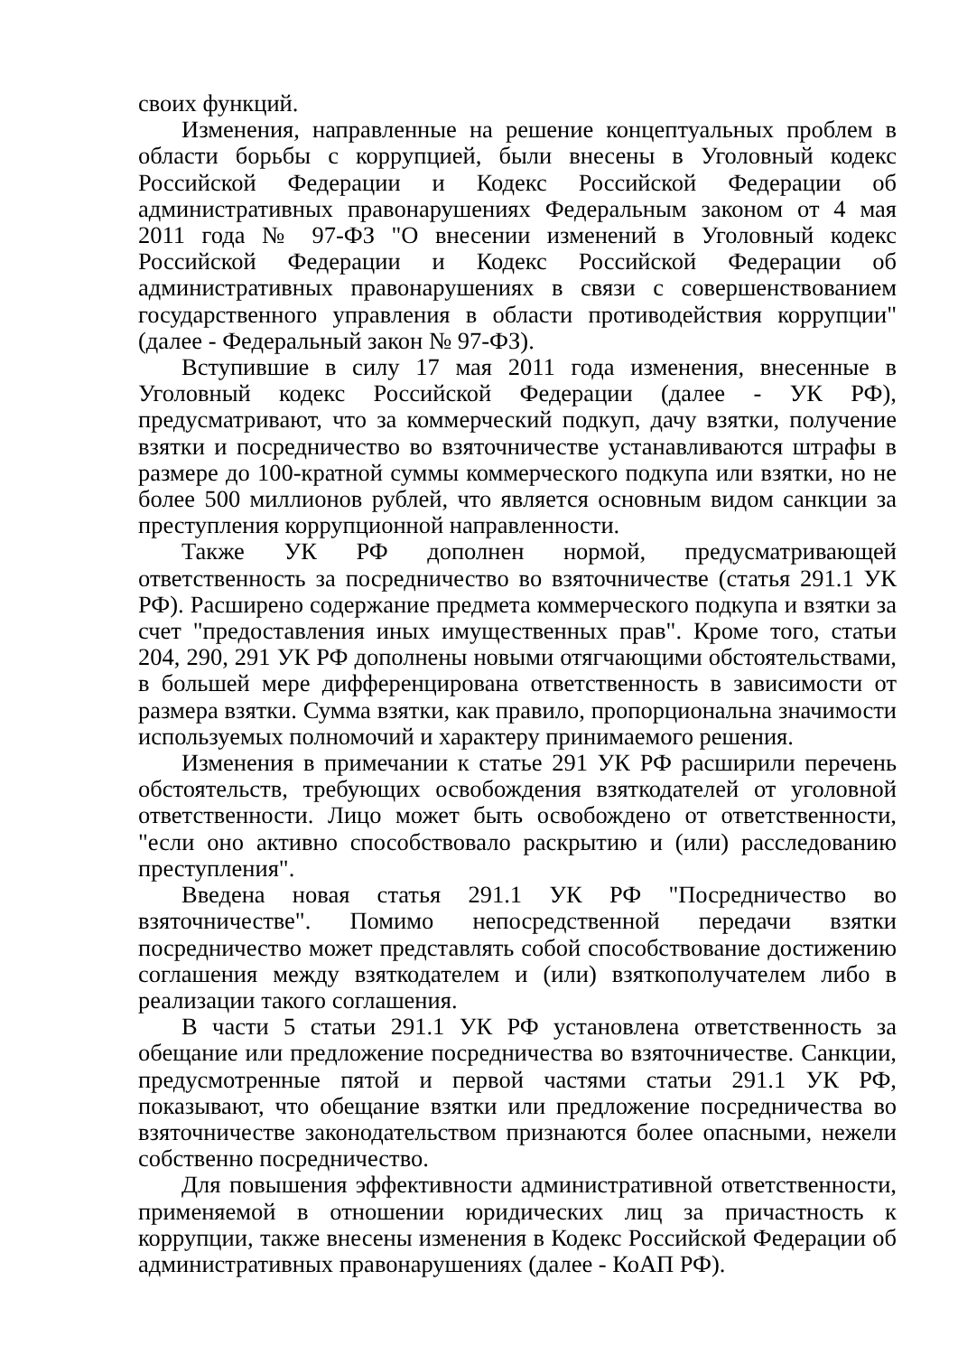своих функций.
Изменения, направленные на решение концептуальных проблем в области борьбы с коррупцией, были внесены в Уголовный кодекс Российской Федерации и Кодекс Российской Федерации об административных правонарушениях Федеральным законом от 4 мая 2011 года № 97-ФЗ "О внесении изменений в Уголовный кодекс Российской Федерации и Кодекс Российской Федерации об административных правонарушениях в связи с совершенствованием государственного управления в области противодействия коррупции" (далее - Федеральный закон № 97-ФЗ).
Вступившие в силу 17 мая 2011 года изменения, внесенные в Уголовный кодекс Российской Федерации (далее - УК РФ), предусматривают, что за коммерческий подкуп, дачу взятки, получение взятки и посредничество во взяточничестве устанавливаются штрафы в размере до 100-кратной суммы коммерческого подкупа или взятки, но не более 500 миллионов рублей, что является основным видом санкции за преступления коррупционной направленности.
Также УК РФ дополнен нормой, предусматривающей ответственность за посредничество во взяточничестве (статья 291.1 УК РФ). Расширено содержание предмета коммерческого подкупа и взятки за счет "предоставления иных имущественных прав". Кроме того, статьи 204, 290, 291 УК РФ дополнены новыми отягчающими обстоятельствами, в большей мере дифференцирована ответственность в зависимости от размера взятки. Сумма взятки, как правило, пропорциональна значимости используемых полномочий и характеру принимаемого решения.
Изменения в примечании к статье 291 УК РФ расширили перечень обстоятельств, требующих освобождения взяткодателей от уголовной ответственности. Лицо может быть освобождено от ответственности, "если оно активно способствовало раскрытию и (или) расследованию преступления".
Введена новая статья 291.1 УК РФ "Посредничество во взяточничестве". Помимо непосредственной передачи взятки посредничество может представлять собой способствование достижению соглашения между взяткодателем и (или) взяткополучателем либо в реализации такого соглашения.
В части 5 статьи 291.1 УК РФ установлена ответственность за обещание или предложение посредничества во взяточничестве. Санкции, предусмотренные пятой и первой частями статьи 291.1 УК РФ, показывают, что обещание взятки или предложение посредничества во взяточничестве законодательством признаются более опасными, нежели собственно посредничество.
Для повышения эффективности административной ответственности, применяемой в отношении юридических лиц за причастность к коррупции, также внесены изменения в Кодекс Российской Федерации об административных правонарушениях (далее - КоАП РФ).